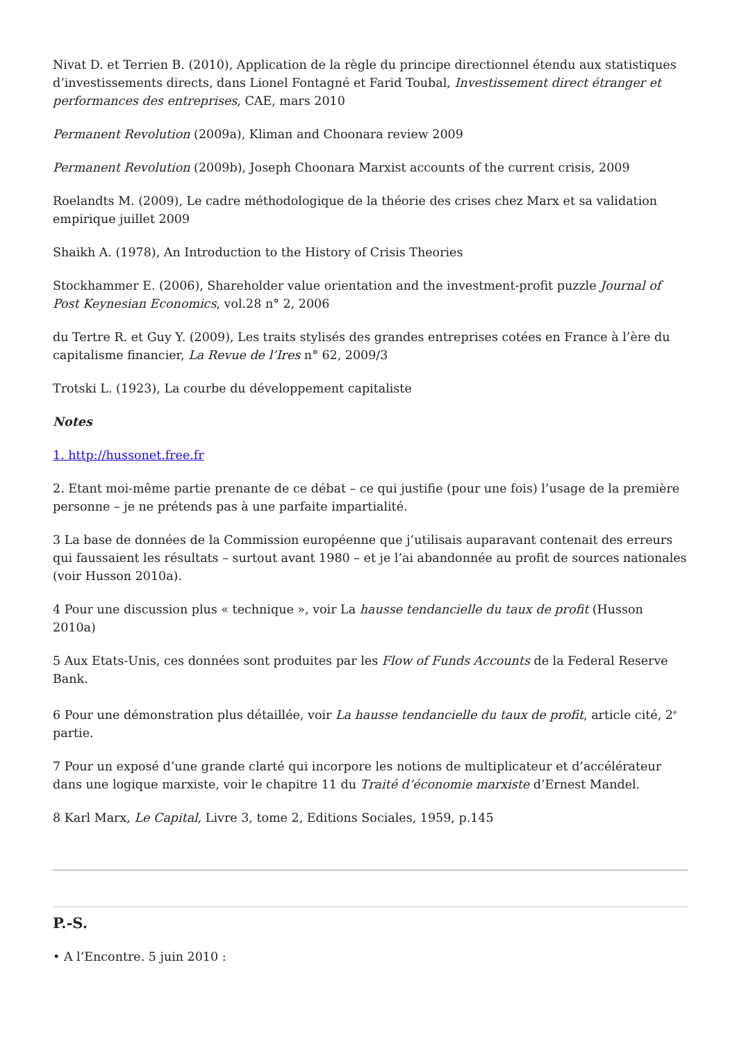Nivat D. et Terrien B. (2010), Application de la règle du principe directionnel étendu aux statistiques d’investissements directs, dans Lionel Fontagné et Farid Toubal, Investissement direct étranger et performances des entreprises, CAE, mars 2010
Permanent Revolution (2009a), Kliman and Choonara review 2009
Permanent Revolution (2009b), Joseph Choonara Marxist accounts of the current crisis, 2009
Roelandts M. (2009), Le cadre méthodologique de la théorie des crises chez Marx et sa validation empirique juillet 2009
Shaikh A. (1978), An Introduction to the History of Crisis Theories
Stockhammer E. (2006), Shareholder value orientation and the investment-profit puzzle Journal of Post Keynesian Economics, vol.28 n° 2, 2006
du Tertre R. et Guy Y. (2009), Les traits stylisés des grandes entreprises cotées en France à l’ère du capitalisme financier, La Revue de l’Ires n° 62, 2009/3
Trotski L. (1923), La courbe du développement capitaliste
Notes
1. http://hussonet.free.fr
2. Etant moi-même partie prenante de ce débat – ce qui justifie (pour une fois) l’usage de la première personne – je ne prétends pas à une parfaite impartialité.
3 La base de données de la Commission européenne que j’utilisais auparavant contenait des erreurs qui faussaient les résultats – surtout avant 1980 – et je l’ai abandonnée au profit de sources nationales (voir Husson 2010a).
4 Pour une discussion plus « technique », voir La hausse tendancielle du taux de profit (Husson 2010a)
5 Aux Etats-Unis, ces données sont produites par les Flow of Funds Accounts de la Federal Reserve Bank.
6 Pour une démonstration plus détaillée, voir La hausse tendancielle du taux de profit, article cité, 2<sup>e</sup> partie.
7 Pour un exposé d’une grande clarté qui incorpore les notions de multiplicateur et d’accélérateur dans une logique marxiste, voir le chapitre 11 du Traité d’économie marxiste d’Ernest Mandel.
8 Karl Marx, Le Capital, Livre 3, tome 2, Editions Sociales, 1959, p.145
P.-S.
• A l’Encontre. 5 juin 2010 :